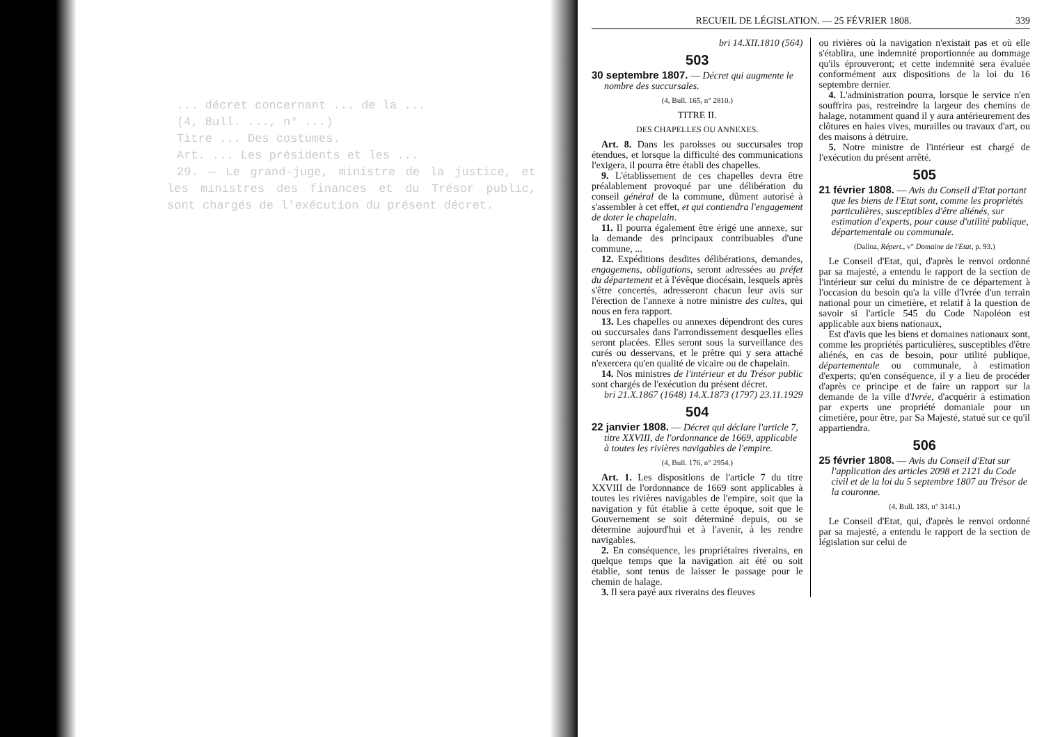... décret concernant ... de la ...
(4, Bull. ..., n° ...)
Titre ... Des costumes.
Art. ... Les présidents et les ...
29. — Le grand-juge, ministre de la justice, et les ministres des finances et du Trésor public, sont chargés de l'exécution du présent décret.
RECUEIL DE LÉGISLATION. — 25 FÉVRIER 1808. 339
bri 14.XII.1810 (564)
503
30 septembre 1807. — Décret qui augmente le nombre des succursales.
(4, Bull. 165, n° 2810.)
TITRE II.
DES CHAPELLES OU ANNEXES.
Art. 8. Dans les paroisses ou succursales trop étendues, et lorsque la difficulté des communications l'exigera, il pourra être établi des chapelles.
9. L'établissement de ces chapelles devra être préalablement provoqué par une délibération du conseil général de la commune, dûment autorisé à s'assembler à cet effet, et qui contiendra l'engagement de doter le chapelain.
11. Il pourra également être érigé une annexe, sur la demande des principaux contribuables d'une commune, ...
12. Expéditions desdites délibérations, demandes, engagemens, obligations, seront adressées au préfet du département et à l'évêque diocésain, lesquels après s'être concertés, adresseront chacun leur avis sur l'érection de l'annexe à notre ministre des cultes, qui nous en fera rapport.
13. Les chapelles ou annexes dépendront des cures ou succursales dans l'arrondissement desquelles elles seront placées. Elles seront sous la surveillance des curés ou desservans, et le prêtre qui y sera attaché n'exercera qu'en qualité de vicaire ou de chapelain.
14. Nos ministres de l'intérieur et du Trésor public sont chargés de l'exécution du présent décret.
bri 21.X.1867 (1648) 14.X.1873 (1797) 23.11.1929
504
22 janvier 1808. — Décret qui déclare l'article 7, titre XXVIII, de l'ordonnance de 1669, applicable à toutes les rivières navigables de l'empire.
(4, Bull. 176, n° 2954.)
Art. 1. Les dispositions de l'article 7 du titre XXVIII de l'ordonnance de 1669 sont applicables à toutes les rivières navigables de l'empire, soit que la navigation y fût établie à cette époque, soit que le Gouvernement se soit déterminé depuis, ou se détermine aujourd'hui et à l'avenir, à les rendre navigables.
2. En conséquence, les propriétaires riverains, en quelque temps que la navigation ait été ou soit établie, sont tenus de laisser le passage pour le chemin de halage.
3. Il sera payé aux riverains des fleuves
ou rivières où la navigation n'existait pas et où elle s'établira, une indemnité proportionnée au dommage qu'ils éprouveront; et cette indemnité sera évaluée conformément aux dispositions de la loi du 16 septembre dernier.
4. L'administration pourra, lorsque le service n'en souffrira pas, restreindre la largeur des chemins de halage, notamment quand il y aura antérieurement des clôtures en haies vives, murailles ou travaux d'art, ou des maisons à détruire.
5. Notre ministre de l'intérieur est chargé de l'exécution du présent arrêté.
505
21 février 1808. — Avis du Conseil d'Etat portant que les biens de l'Etat sont, comme les propriétés particulières, susceptibles d'être aliénés, sur estimation d'experts, pour cause d'utilité publique, départementale ou communale.
(Dalloz, Répert., v° Domaine de l'Etat, p. 93.)
Le Conseil d'Etat, qui, d'après le renvoi ordonné par sa majesté, a entendu le rapport de la section de l'intérieur sur celui du ministre de ce département à l'occasion du besoin qu'a la ville d'Ivrée d'un terrain national pour un cimetière, et relatif à la question de savoir si l'article 545 du Code Napoléon est applicable aux biens nationaux,
Est d'avis que les biens et domaines nationaux sont, comme les propriétés particulières, susceptibles d'être aliénés, en cas de besoin, pour utilité publique, départementale ou communale, à estimation d'experts; qu'en conséquence, il y a lieu de procéder d'après ce principe et de faire un rapport sur la demande de la ville d'Ivrée, d'acquérir à estimation par experts une propriété domaniale pour un cimetière, pour être, par Sa Majesté, statué sur ce qu'il appartiendra.
506
25 février 1808. — Avis du Conseil d'Etat sur l'application des articles 2098 et 2121 du Code civil et de la loi du 5 septembre 1807 au Trésor de la couronne.
(4, Bull. 183, n° 3141.)
Le Conseil d'Etat, qui, d'après le renvoi ordonné par sa majesté, a entendu le rapport de la section de législation sur celui de